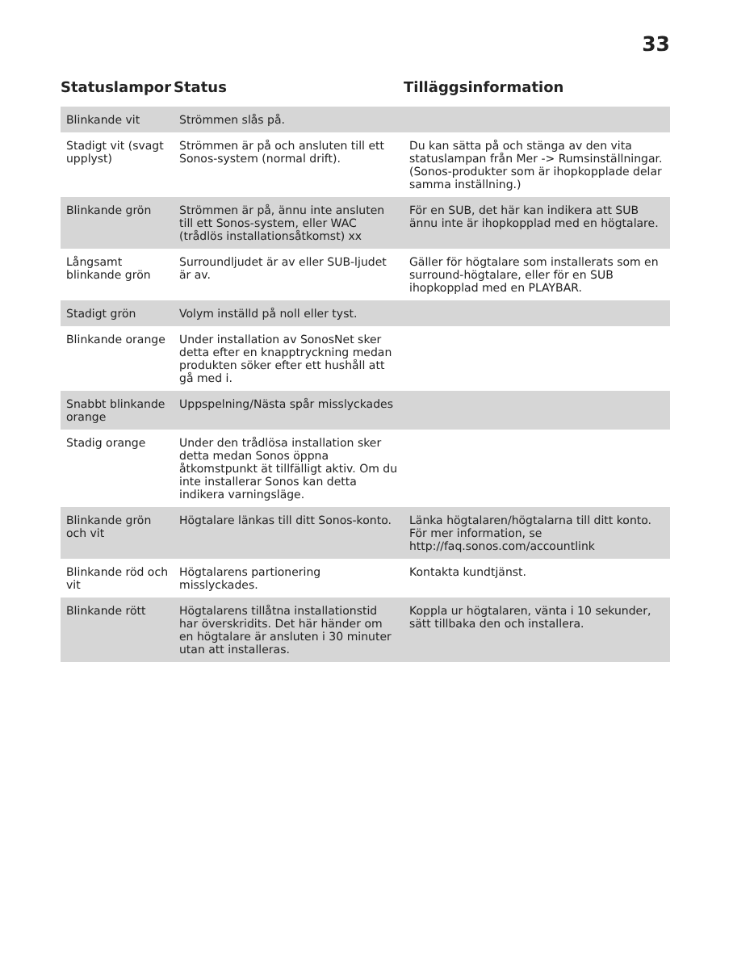33
| Statuslampor | Status | Tilläggsinformation |
| --- | --- | --- |
| Blinkande vit | Strömmen slås på. | |
| Stadigt vit (svagt upplyst) | Strömmen är på och ansluten till ett Sonos-system (normal drift). | Du kan sätta på och stänga av den vita statuslampan från Mer -> Rumsinställningar. (Sonos-produkter som är ihopkopplade delar samma inställning.) |
| Blinkande grön | Strömmen är på, ännu inte ansluten till ett Sonos-system, eller WAC (trådlös installationsåtkomst) xx | För en SUB, det här kan indikera att SUB ännu inte är ihopkopplad med en högtalare. |
| Långsamt blinkande grön | Surroundljudet är av eller SUB-ljudet är av. | Gäller för högtalare som installerats som en surround-högtalare, eller för en SUB ihopkopplad med en PLAYBAR. |
| Stadigt grön | Volym inställd på noll eller tyst. | |
| Blinkande orange | Under installation av SonosNet sker detta efter en knapptryckning medan produkten söker efter ett hushåll att gå med i. | |
| Snabbt blinkande orange | Uppspelning/Nästa spår misslyckades | |
| Stadig orange | Under den trådlösa installation sker detta medan Sonos öppna åtkomstpunkt ät tillfälligt aktiv. Om du inte installerar Sonos kan detta indikera varningsläge. | |
| Blinkande grön och vit | Högtalare länkas till ditt Sonos-konto. | Länka högtalaren/högtalarna till ditt konto. För mer information, se http://faq.sonos.com/accountlink |
| Blinkande röd och vit | Högtalarens partionering misslyckades. | Kontakta kundtjänst. |
| Blinkande rött | Högtalarens tillåtna installationstid har överskridits. Det här händer om en högtalare är ansluten i 30 minuter utan att installeras. | Koppla ur högtalaren, vänta i 10 sekunder, sätt tillbaka den och installera. |